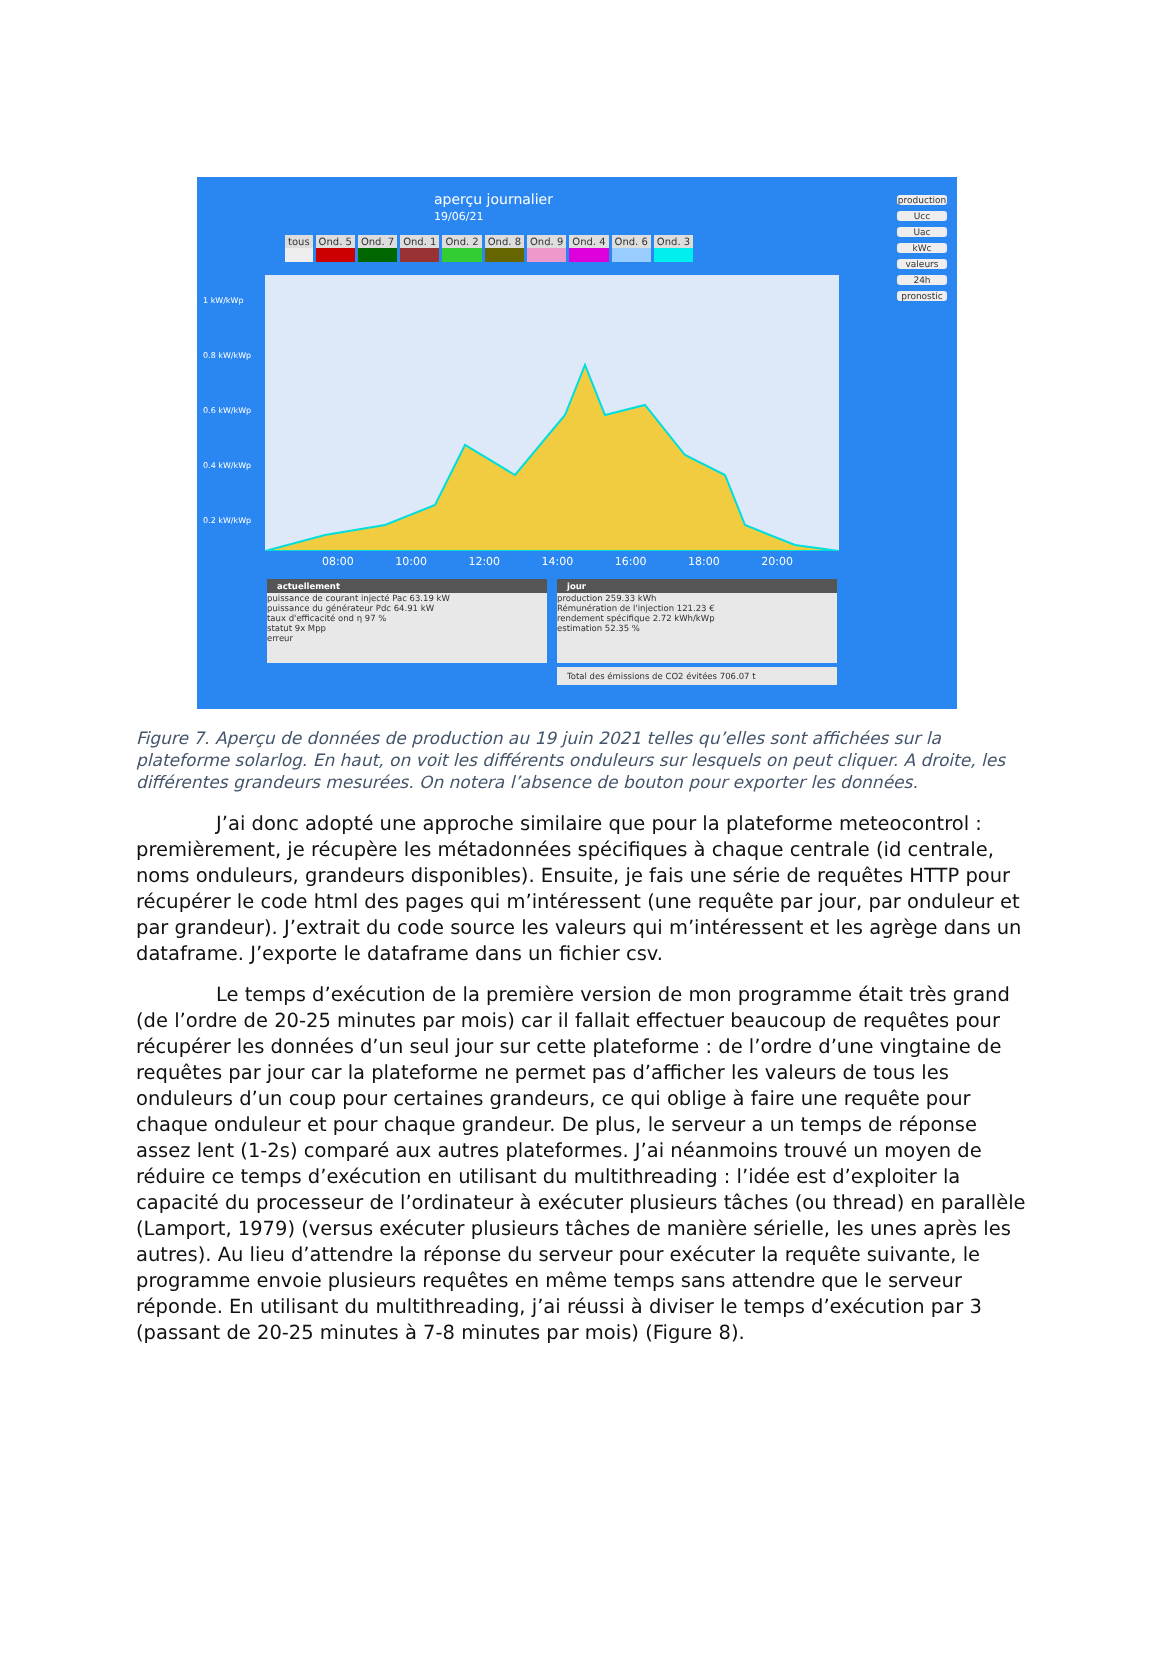aperçu journalier
19/06/21
tous Ond. 5 Ond. 7 Ond. 1 Ond. 2 Ond. 8 Ond. 9 Ond. 4 Ond. 6 Ond. 3
production
Ucc
Uac
kWc
valeurs
24h
pronostic
1 kW/kWp
0.8 kW/kWp
0.6 kW/kWp
0.4 kW/kWp
0.2 kW/kWp
08:00 10:00 12:00 14:00 16:00 18:00 20:00
actuellement
puissance de courant injecté Pac 63.19 kW
puissance du générateur Pdc 64.91 kW
taux d'efficacité ond η 97 %
statut 9x Mpp
erreur
jour
production 259.33 kWh
Rémunération de l'injection 121.23 €
rendement spécifique 2.72 kWh/kWp
estimation 52.35 %
Total des émissions de CO2 évitées 706.07 t
Figure 7. Aperçu de données de production au 19 juin 2021 telles qu’elles sont affichées sur la plateforme solarlog. En haut, on voit les différents onduleurs sur lesquels on peut cliquer. A droite, les différentes grandeurs mesurées. On notera l’absence de bouton pour exporter les données.
J’ai donc adopté une approche similaire que pour la plateforme meteocontrol : premièrement, je récupère les métadonnées spécifiques à chaque centrale (id centrale, noms onduleurs, grandeurs disponibles). Ensuite, je fais une série de requêtes HTTP pour récupérer le code html des pages qui m’intéressent (une requête par jour, par onduleur et par grandeur). J’extrait du code source les valeurs qui m’intéressent et les agrège dans un dataframe. J’exporte le dataframe dans un fichier csv.
Le temps d’exécution de la première version de mon programme était très grand (de l’ordre de 20-25 minutes par mois) car il fallait effectuer beaucoup de requêtes pour récupérer les données d’un seul jour sur cette plateforme : de l’ordre d’une vingtaine de requêtes par jour car la plateforme ne permet pas d’afficher les valeurs de tous les onduleurs d’un coup pour certaines grandeurs, ce qui oblige à faire une requête pour chaque onduleur et pour chaque grandeur. De plus, le serveur a un temps de réponse assez lent (1-2s) comparé aux autres plateformes. J’ai néanmoins trouvé un moyen de réduire ce temps d’exécution en utilisant du multithreading : l’idée est d’exploiter la capacité du processeur de l’ordinateur à exécuter plusieurs tâches (ou thread) en parallèle (Lamport, 1979) (versus exécuter plusieurs tâches de manière sérielle, les unes après les autres). Au lieu d’attendre la réponse du serveur pour exécuter la requête suivante, le programme envoie plusieurs requêtes en même temps sans attendre que le serveur réponde. En utilisant du multithreading, j’ai réussi à diviser le temps d’exécution par 3 (passant de 20-25 minutes à 7-8 minutes par mois) (Figure 8).